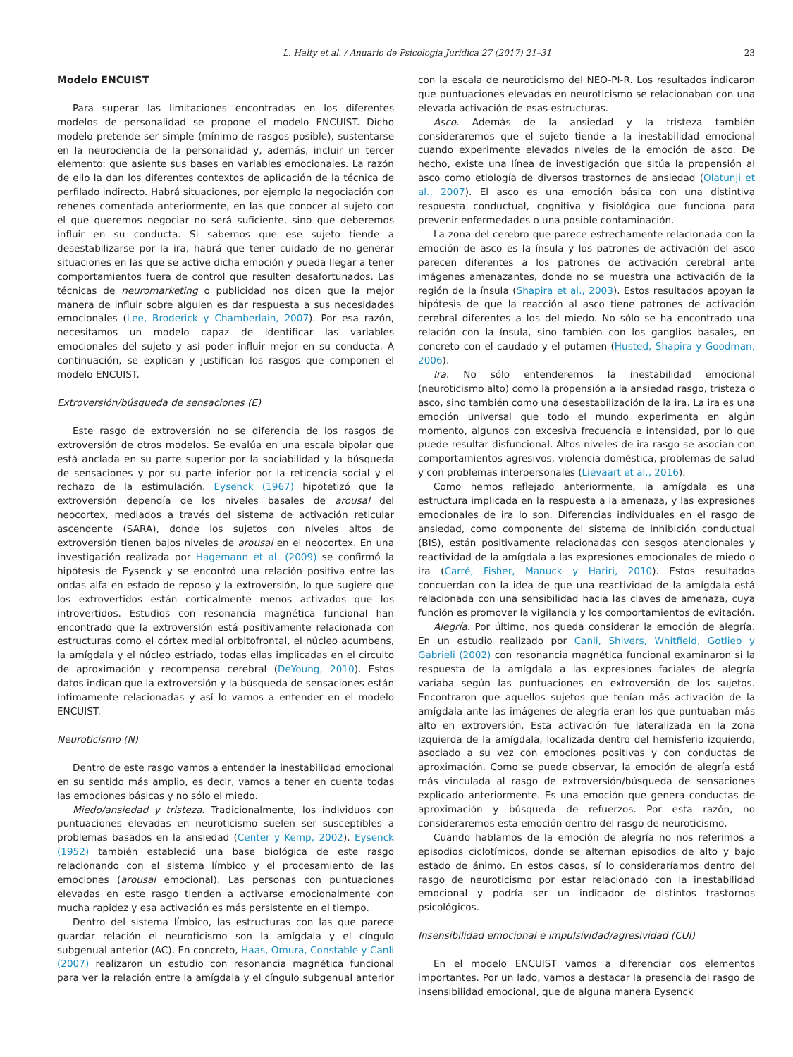L. Halty et al. / Anuario de Psicología Jurídica 27 (2017) 21–31 23
Modelo ENCUIST
Para superar las limitaciones encontradas en los diferentes modelos de personalidad se propone el modelo ENCUIST. Dicho modelo pretende ser simple (mínimo de rasgos posible), sustentarse en la neurociencia de la personalidad y, además, incluir un tercer elemento: que asiente sus bases en variables emocionales. La razón de ello la dan los diferentes contextos de aplicación de la técnica de perfilado indirecto. Habrá situaciones, por ejemplo la negociación con rehenes comentada anteriormente, en las que conocer al sujeto con el que queremos negociar no será suficiente, sino que deberemos influir en su conducta. Si sabemos que ese sujeto tiende a desestabilizarse por la ira, habrá que tener cuidado de no generar situaciones en las que se active dicha emoción y pueda llegar a tener comportamientos fuera de control que resulten desafortunados. Las técnicas de neuromarketing o publicidad nos dicen que la mejor manera de influir sobre alguien es dar respuesta a sus necesidades emocionales (Lee, Broderick y Chamberlain, 2007). Por esa razón, necesitamos un modelo capaz de identificar las variables emocionales del sujeto y así poder influir mejor en su conducta. A continuación, se explican y justifican los rasgos que componen el modelo ENCUIST.
Extroversión/búsqueda de sensaciones (E)
Este rasgo de extroversión no se diferencia de los rasgos de extroversión de otros modelos. Se evalúa en una escala bipolar que está anclada en su parte superior por la sociabilidad y la búsqueda de sensaciones y por su parte inferior por la reticencia social y el rechazo de la estimulación. Eysenck (1967) hipotetizó que la extroversión dependía de los niveles basales de arousal del neocortex, mediados a través del sistema de activación reticular ascendente (SARA), donde los sujetos con niveles altos de extroversión tienen bajos niveles de arousal en el neocortex. En una investigación realizada por Hagemann et al. (2009) se confirmó la hipótesis de Eysenck y se encontró una relación positiva entre las ondas alfa en estado de reposo y la extroversión, lo que sugiere que los extrovertidos están corticalmente menos activados que los introvertidos. Estudios con resonancia magnética funcional han encontrado que la extroversión está positivamente relacionada con estructuras como el córtex medial orbitofrontal, el núcleo acumbens, la amígdala y el núcleo estriado, todas ellas implicadas en el circuito de aproximación y recompensa cerebral (DeYoung, 2010). Estos datos indican que la extroversión y la búsqueda de sensaciones están íntimamente relacionadas y así lo vamos a entender en el modelo ENCUIST.
Neuroticismo (N)
Dentro de este rasgo vamos a entender la inestabilidad emocional en su sentido más amplio, es decir, vamos a tener en cuenta todas las emociones básicas y no sólo el miedo.
Miedo/ansiedad y tristeza. Tradicionalmente, los individuos con puntuaciones elevadas en neuroticismo suelen ser susceptibles a problemas basados en la ansiedad (Center y Kemp, 2002). Eysenck (1952) también estableció una base biológica de este rasgo relacionando con el sistema límbico y el procesamiento de las emociones (arousal emocional). Las personas con puntuaciones elevadas en este rasgo tienden a activarse emocionalmente con mucha rapidez y esa activación es más persistente en el tiempo.
Dentro del sistema límbico, las estructuras con las que parece guardar relación el neuroticismo son la amígdala y el cíngulo subgenual anterior (AC). En concreto, Haas, Omura, Constable y Canli (2007) realizaron un estudio con resonancia magnética funcional para ver la relación entre la amígdala y el cíngulo subgenual anterior con la escala de neuroticismo del NEO-PI-R. Los resultados indicaron que puntuaciones elevadas en neuroticismo se relacionaban con una elevada activación de esas estructuras.
Asco. Además de la ansiedad y la tristeza también consideraremos que el sujeto tiende a la inestabilidad emocional cuando experimente elevados niveles de la emoción de asco. De hecho, existe una línea de investigación que sitúa la propensión al asco como etiología de diversos trastornos de ansiedad (Olatunji et al., 2007). El asco es una emoción básica con una distintiva respuesta conductual, cognitiva y fisiológica que funciona para prevenir enfermedades o una posible contaminación.
La zona del cerebro que parece estrechamente relacionada con la emoción de asco es la ínsula y los patrones de activación del asco parecen diferentes a los patrones de activación cerebral ante imágenes amenazantes, donde no se muestra una activación de la región de la ínsula (Shapira et al., 2003). Estos resultados apoyan la hipótesis de que la reacción al asco tiene patrones de activación cerebral diferentes a los del miedo. No sólo se ha encontrado una relación con la ínsula, sino también con los ganglios basales, en concreto con el caudado y el putamen (Husted, Shapira y Goodman, 2006).
Ira. No sólo entenderemos la inestabilidad emocional (neuroticismo alto) como la propensión a la ansiedad rasgo, tristeza o asco, sino también como una desestabilización de la ira. La ira es una emoción universal que todo el mundo experimenta en algún momento, algunos con excesiva frecuencia e intensidad, por lo que puede resultar disfuncional. Altos niveles de ira rasgo se asocian con comportamientos agresivos, violencia doméstica, problemas de salud y con problemas interpersonales (Lievaart et al., 2016).
Como hemos reflejado anteriormente, la amígdala es una estructura implicada en la respuesta a la amenaza, y las expresiones emocionales de ira lo son. Diferencias individuales en el rasgo de ansiedad, como componente del sistema de inhibición conductual (BIS), están positivamente relacionadas con sesgos atencionales y reactividad de la amígdala a las expresiones emocionales de miedo o ira (Carré, Fisher, Manuck y Hariri, 2010). Estos resultados concuerdan con la idea de que una reactividad de la amígdala está relacionada con una sensibilidad hacia las claves de amenaza, cuya función es promover la vigilancia y los comportamientos de evitación.
Alegría. Por último, nos queda considerar la emoción de alegría. En un estudio realizado por Canli, Shivers, Whitfield, Gotlieb y Gabrieli (2002) con resonancia magnética funcional examinaron si la respuesta de la amígdala a las expresiones faciales de alegría variaba según las puntuaciones en extroversión de los sujetos. Encontraron que aquellos sujetos que tenían más activación de la amígdala ante las imágenes de alegría eran los que puntuaban más alto en extroversión. Esta activación fue lateralizada en la zona izquierda de la amígdala, localizada dentro del hemisferio izquierdo, asociado a su vez con emociones positivas y con conductas de aproximación. Como se puede observar, la emoción de alegría está más vinculada al rasgo de extroversión/búsqueda de sensaciones explicado anteriormente. Es una emoción que genera conductas de aproximación y búsqueda de refuerzos. Por esta razón, no consideraremos esta emoción dentro del rasgo de neuroticismo.
Cuando hablamos de la emoción de alegría no nos referimos a episodios ciclotímicos, donde se alternan episodios de alto y bajo estado de ánimo. En estos casos, sí lo consideraríamos dentro del rasgo de neuroticismo por estar relacionado con la inestabilidad emocional y podría ser un indicador de distintos trastornos psicológicos.
Insensibilidad emocional e impulsividad/agresividad (CUI)
En el modelo ENCUIST vamos a diferenciar dos elementos importantes. Por un lado, vamos a destacar la presencia del rasgo de insensibilidad emocional, que de alguna manera Eysenck